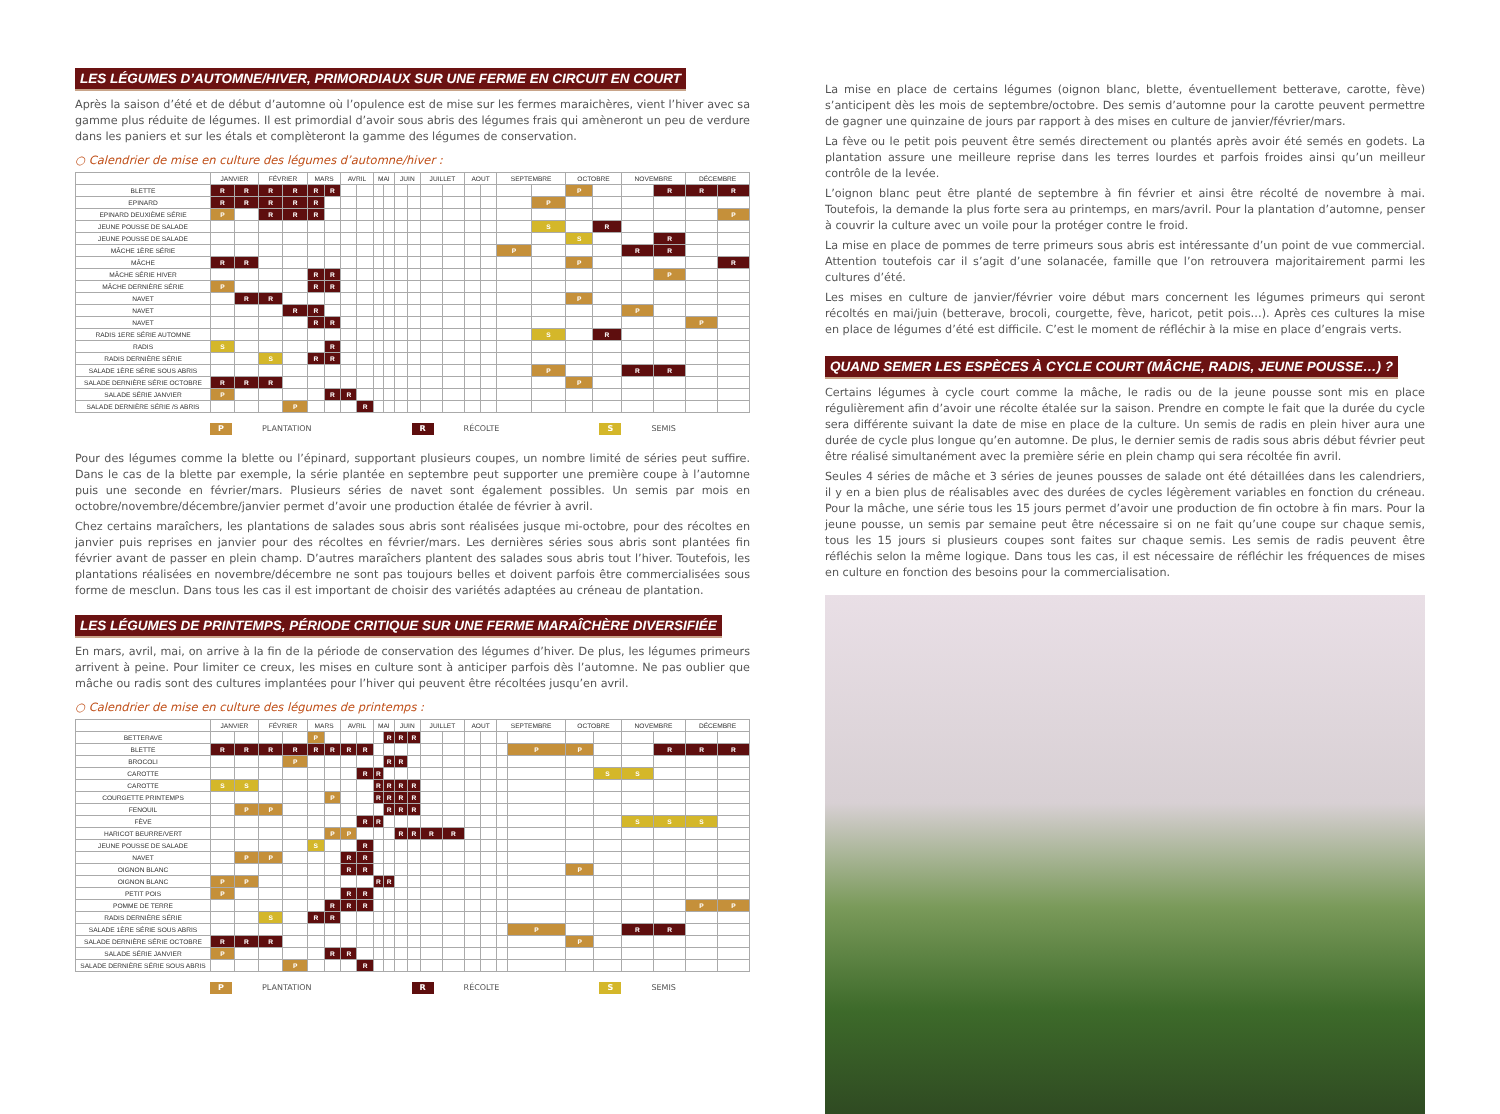LES LÉGUMES D’AUTOMNE/HIVER, PRIMORDIAUX SUR UNE FERME EN CIRCUIT EN COURT
Après la saison d’été et de début d’automne où l’opulence est de mise sur les fermes maraichères, vient l’hiver avec sa gamme plus réduite de légumes. Il est primordial d’avoir sous abris des légumes frais qui amèneront un peu de verdure dans les paniers et sur les étals et complèteront la gamme des légumes de conservation.
○ Calendrier de mise en culture des légumes d’automne/hiver :
| | JANVIER | | FÉVRIER | | MARS | | AVRIL | | MAI | | JUIN | | JUILLET | | AOUT | | SEPTEMBRE | | OCTOBRE | | NOVEMBRE | | DÉCEMBRE | |
| --- | --- | --- | --- | --- | --- | --- | --- | --- | --- | --- | --- | --- | --- | --- | --- | --- | --- | --- | --- | --- | --- | --- | --- | --- |
| BLETTE | R | R | R | R | R | R | | | | | | | | | | | | | P | | | R | R | R |
| EPINARD | R | R | R | R | R | | | | | | | | | | | | | P | | | | | | |
| EPINARD DEUXIÈME SÉRIE | P | | R | R | R | | | | | | | | | | | | | | | | | | | P |
| JEUNE POUSSE DE SALADE | | | | | | | | | | | | | | | | | | S | | R | | | | |
| JEUNE POUSSE DE SALADE | | | | | | | | | | | | | | | | | | | S | | | R | | |
| MÂCHE 1ÈRE SÉRIE | | | | | | | | | | | | | | | | | P | | | | R | R | | |
| MÂCHE | R | R | | | | | | | | | | | | | | | | | P | | | | | R |
| MÂCHE SÉRIE HIVER | | | | | R | R | | | | | | | | | | | | | | | | P | | |
| MÂCHE DERNIÈRE SÉRIE | P | | | | R | R | | | | | | | | | | | | | | | | | | |
| NAVET | | R | R | | | | | | | | | | | | | | | | P | | | | | |
| NAVET | | | | R | R | | | | | | | | | | | | | | | | P | | | |
| NAVET | | | | | R | R | | | | | | | | | | | | | | | | | P | |
| RADIS 1ERE SÉRIE AUTOMNE | | | | | | | | | | | | | | | | | | S | | R | | | | |
| RADIS | S | | | | | R | | | | | | | | | | | | | | | | | | |
| RADIS DERNIÈRE SÉRIE | | | S | | R | R | | | | | | | | | | | | | | | | | | |
| SALADE 1ÈRE SÉRIE SOUS ABRIS | | | | | | | | | | | | | | | | | | P | | | R | R | | |
| SALADE DERNIÈRE SÉRIE OCTOBRE | R | R | R | | | | | | | | | | | | | | | | P | | | | | |
| SALADE SÉRIE JANVIER | P | | | | | R | R | | | | | | | | | | | | | | | | | |
| SALADE DERNIÈRE SÉRIE /S ABRIS | | | | P | | | | R | | | | | | | | | | | | | | | | |
P PLANTATION
R RÉCOLTE
S SEMIS
Pour des légumes comme la blette ou l’épinard, supportant plusieurs coupes, un nombre limité de séries peut suffire. Dans le cas de la blette par exemple, la série plantée en septembre peut supporter une première coupe à l’automne puis une seconde en février/mars. Plusieurs séries de navet sont également possibles. Un semis par mois en octobre/novembre/décembre/janvier permet d’avoir une production étalée de février à avril.
Chez certains maraîchers, les plantations de salades sous abris sont réalisées jusque mi-octobre, pour des récoltes en janvier puis reprises en janvier pour des récoltes en février/mars. Les dernières séries sous abris sont plantées fin février avant de passer en plein champ. D’autres maraîchers plantent des salades sous abris tout l’hiver. Toutefois, les plantations réalisées en novembre/décembre ne sont pas toujours belles et doivent parfois être commercialisées sous forme de mesclun. Dans tous les cas il est important de choisir des variétés adaptées au créneau de plantation.
LES LÉGUMES DE PRINTEMPS, PÉRIODE CRITIQUE SUR UNE FERME MARAÎCHÈRE DIVERSIFIÉE
En mars, avril, mai, on arrive à la fin de la période de conservation des légumes d’hiver. De plus, les légumes primeurs arrivent à peine. Pour limiter ce creux, les mises en culture sont à anticiper parfois dès l’automne. Ne pas oublier que mâche ou radis sont des cultures implantées pour l’hiver qui peuvent être récoltées jusqu’en avril.
○ Calendrier de mise en culture des légumes de printemps :
| | JANVIER | | FÉVRIER | | MARS | | AVRIL | | MAI | | JUIN | | JUILLET | | AOUT | | SEPTEMBRE | | OCTOBRE | | NOVEMBRE | | DÉCEMBRE | |
| --- | --- | --- | --- | --- | --- | --- | --- | --- | --- | --- | --- | --- | --- | --- | --- | --- | --- | --- | --- | --- | --- | --- | --- | --- |
| BETTERAVE | | | | | P | | | | | R | R | R | | | | | | | | | | | | |
| BLETTE | R | R | R | R | R | R | R | R | | | | | | | | | | P | P | | | R | R | R |
| BROCOLI | | | | P | | | | | | R | R | | | | | | | | | | | | | |
| CAROTTE | | | | | | | | R | R | | | | | | | | | | | S | S | | | |
| CAROTTE | S | S | | | | | | | R | R | R | R | | | | | | | | | | | | |
| COURGETTE PRINTEMPS | | | | | | P | | | R | R | R | R | | | | | | | | | | | | |
| FENOUIL | | P | P | | | | | | | R | R | R | | | | | | | | | | | | |
| FÈVE | | | | | | | | R | R | | | | | | | | | | | | S | S | S | |
| HARICOT BEURRE/VERT | | | | | | P | P | | | | R | R | R | R | | | | | | | | | | |
| JEUNE POUSSE DE SALADE | | | | | S | | | R | | | | | | | | | | | | | | | | |
| NAVET | | P | P | | | | R | R | | | | | | | | | | | | | | | | |
| OIGNON BLANC | | | | | | | R | R | | | | | | | | | | | P | | | | | |
| OIGNON BLANC | P | P | | | | | | | R | R | | | | | | | | | | | | | | |
| PETIT POIS | P | | | | | | R | R | | | | | | | | | | | | | | | | |
| POMME DE TERRE | | | | | | R | R | R | | | | | | | | | | | | | | | P | P |
| RADIS DERNIÈRE SÉRIE | | | S | | R | R | | | | | | | | | | | | | | | | | | |
| SALADE 1ÈRE SÉRIE SOUS ABRIS | | | | | | | | | | | | | | | | | | P | | | R | R | | |
| SALADE DERNIÈRE SÉRIE OCTOBRE | R | R | R | | | | | | | | | | | | | | | | P | | | | | |
| SALADE SÉRIE JANVIER | P | | | | | R | R | | | | | | | | | | | | | | | | | |
| SALADE DERNIÈRE SÉRIE SOUS ABRIS | | | | P | | | | R | | | | | | | | | | | | | | | | |
P PLANTATION
R RÉCOLTE
S SEMIS
La mise en place de certains légumes (oignon blanc, blette, éventuellement betterave, carotte, fève) s’anticipent dès les mois de septembre/octobre. Des semis d’automne pour la carotte peuvent permettre de gagner une quinzaine de jours par rapport à des mises en culture de janvier/février/mars.
La fève ou le petit pois peuvent être semés directement ou plantés après avoir été semés en godets. La plantation assure une meilleure reprise dans les terres lourdes et parfois froides ainsi qu’un meilleur contrôle de la levée.
L’oignon blanc peut être planté de septembre à fin février et ainsi être récolté de novembre à mai. Toutefois, la demande la plus forte sera au printemps, en mars/avril. Pour la plantation d’automne, penser à couvrir la culture avec un voile pour la protéger contre le froid.
La mise en place de pommes de terre primeurs sous abris est intéressante d’un point de vue commercial. Attention toutefois car il s’agit d’une solanacée, famille que l’on retrouvera majoritairement parmi les cultures d’été.
Les mises en culture de janvier/février voire début mars concernent les légumes primeurs qui seront récoltés en mai/juin (betterave, brocoli, courgette, fève, haricot, petit pois…). Après ces cultures la mise en place de légumes d’été est difficile. C’est le moment de réfléchir à la mise en place d’engrais verts.
QUAND SEMER LES ESPÈCES À CYCLE COURT (MÂCHE, RADIS, JEUNE POUSSE…) ?
Certains légumes à cycle court comme la mâche, le radis ou de la jeune pousse sont mis en place régulièrement afin d’avoir une récolte étalée sur la saison. Prendre en compte le fait que la durée du cycle sera différente suivant la date de mise en place de la culture. Un semis de radis en plein hiver aura une durée de cycle plus longue qu’en automne. De plus, le dernier semis de radis sous abris début février peut être réalisé simultanément avec la première série en plein champ qui sera récoltée fin avril.
Seules 4 séries de mâche et 3 séries de jeunes pousses de salade ont été détaillées dans les calendriers, il y en a bien plus de réalisables avec des durées de cycles légèrement variables en fonction du créneau. Pour la mâche, une série tous les 15 jours permet d’avoir une production de fin octobre à fin mars. Pour la jeune pousse, un semis par semaine peut être nécessaire si on ne fait qu’une coupe sur chaque semis, tous les 15 jours si plusieurs coupes sont faites sur chaque semis. Les semis de radis peuvent être réfléchis selon la même logique. Dans tous les cas, il est nécessaire de réfléchir les fréquences de mises en culture en fonction des besoins pour la commercialisation.